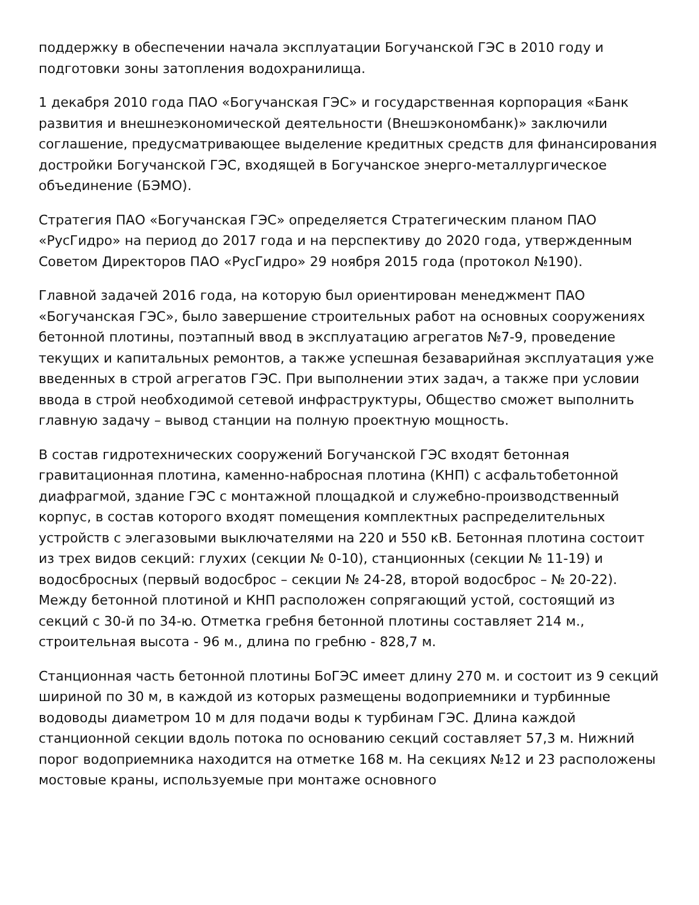поддержку в обеспечении начала эксплуатации Богучанской ГЭС в 2010 году и подготовки зоны затопления водохранилища.
1 декабря 2010 года ПАО «Богучанская ГЭС» и государственная корпорация «Банк развития и внешнеэкономической деятельности (Внешэкономбанк)» заключили соглашение, предусматривающее выделение кредитных средств для финансирования достройки Богучанской ГЭС, входящей в Богучанское энерго-металлургическое объединение (БЭМО).
Стратегия ПАО «Богучанская ГЭС» определяется Стратегическим планом ПАО «РусГидро» на период до 2017 года и на перспективу до 2020 года, утвержденным Советом Директоров ПАО «РусГидро» 29 ноября 2015 года (протокол №190).
Главной задачей 2016 года, на которую был ориентирован менеджмент ПАО «Богучанская ГЭС», было завершение строительных работ на основных сооружениях бетонной плотины, поэтапный ввод в эксплуатацию агрегатов №7-9, проведение текущих и капитальных ремонтов, а также успешная безаварийная эксплуатация уже введенных в строй агрегатов ГЭС. При выполнении этих задач, а также при условии ввода в строй необходимой сетевой инфраструктуры, Общество сможет выполнить главную задачу – вывод станции на полную проектную мощность.
В состав гидротехнических сооружений Богучанской ГЭС входят бетонная гравитационная плотина, каменно-набросная плотина (КНП) с асфальтобетонной диафрагмой, здание ГЭС с монтажной площадкой и служебно-производственный корпус, в состав которого входят помещения комплектных распределительных устройств с элегазовыми выключателями на 220 и 550 кВ. Бетонная плотина состоит из трех видов секций: глухих (секции № 0-10), станционных (секции № 11-19) и водосбросных (первый водосброс – секции № 24-28, второй водосброс – № 20-22). Между бетонной плотиной и КНП расположен сопрягающий устой, состоящий из секций с 30-й по 34-ю. Отметка гребня бетонной плотины составляет 214 м., строительная высота - 96 м., длина по гребню - 828,7 м.
Станционная часть бетонной плотины БоГЭС имеет длину 270 м. и состоит из 9 секций шириной по 30 м, в каждой из которых размещены водоприемники и турбинные водоводы диаметром 10 м для подачи воды к турбинам ГЭС. Длина каждой станционной секции вдоль потока по основанию секций составляет 57,3 м. Нижний порог водоприемника находится на отметке 168 м. На секциях №12 и 23 расположены мостовые краны, используемые при монтаже основного